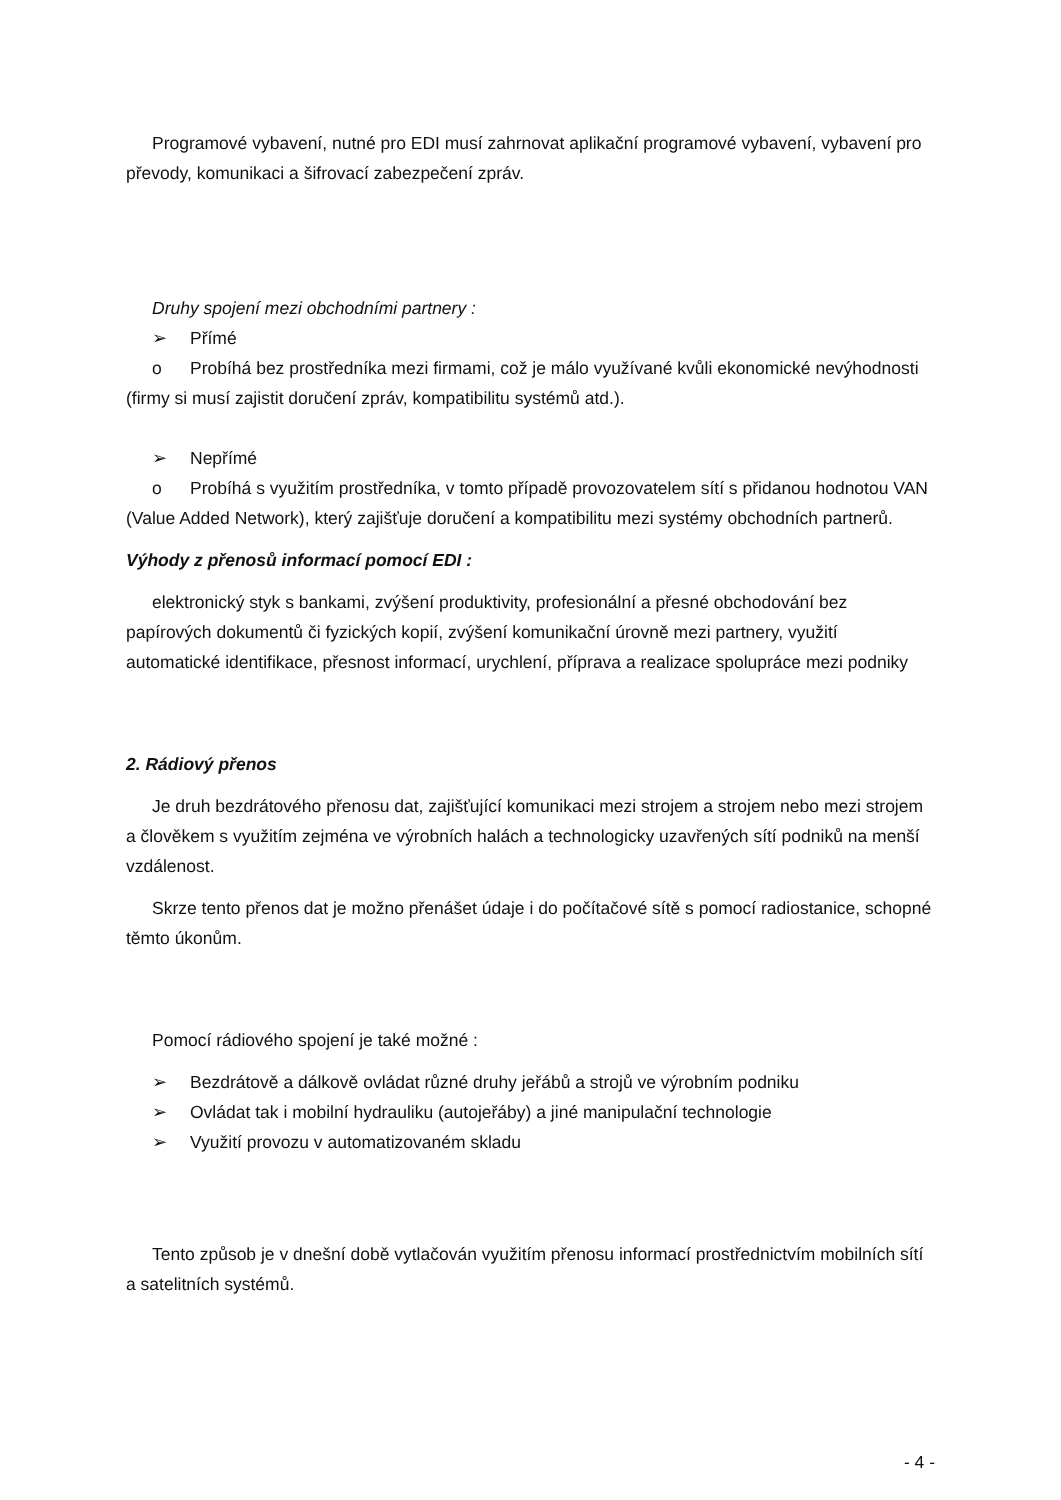Programové vybavení, nutné pro EDI musí zahrnovat aplikační programové vybavení, vybavení pro převody, komunikaci a šifrovací zabezpečení zpráv.
Druhy spojení mezi obchodními partnery :
➢ Přímé
o Probíhá bez prostředníka mezi firmami, což je málo využívané kvůli ekonomické nevýhodnosti (firmy si musí zajistit doručení zpráv, kompatibilitu systémů atd.).
➢ Nepřímé
o Probíhá s využitím prostředníka, v tomto případě provozovatelem sítí s přidanou hodnotou VAN (Value Added Network), který zajišťuje doručení a kompatibilitu mezi systémy obchodních partnerů.
Výhody z přenosů informací pomocí EDI :
elektronický styk s bankami, zvýšení produktivity, profesionální a přesné obchodování bez papírových dokumentů či fyzických kopií, zvýšení komunikační úrovně mezi partnery, využití automatické identifikace, přesnost informací, urychlení, příprava a realizace spolupráce mezi podniky
2. Rádiový přenos
Je druh bezdrátového přenosu dat, zajišťující komunikaci mezi strojem a strojem nebo mezi strojem a člověkem s využitím zejména ve výrobních halách a technologicky uzavřených sítí podniků na menší vzdálenost.
Skrze tento přenos dat je možno přenášet údaje i do počítačové sítě s pomocí radiostanice, schopné těmto úkonům.
Pomocí rádiového spojení je také možné :
➢ Bezdrátově a dálkově ovládat různé druhy jeřábů a strojů ve výrobním podniku
➢ Ovládat tak i mobilní hydrauliku (autojeřáby) a jiné manipulační technologie
➢ Využití provozu v automatizovaném skladu
Tento způsob je v dnešní době vytlačován využitím přenosu informací prostřednictvím mobilních sítí a satelitních systémů.
- 4 -